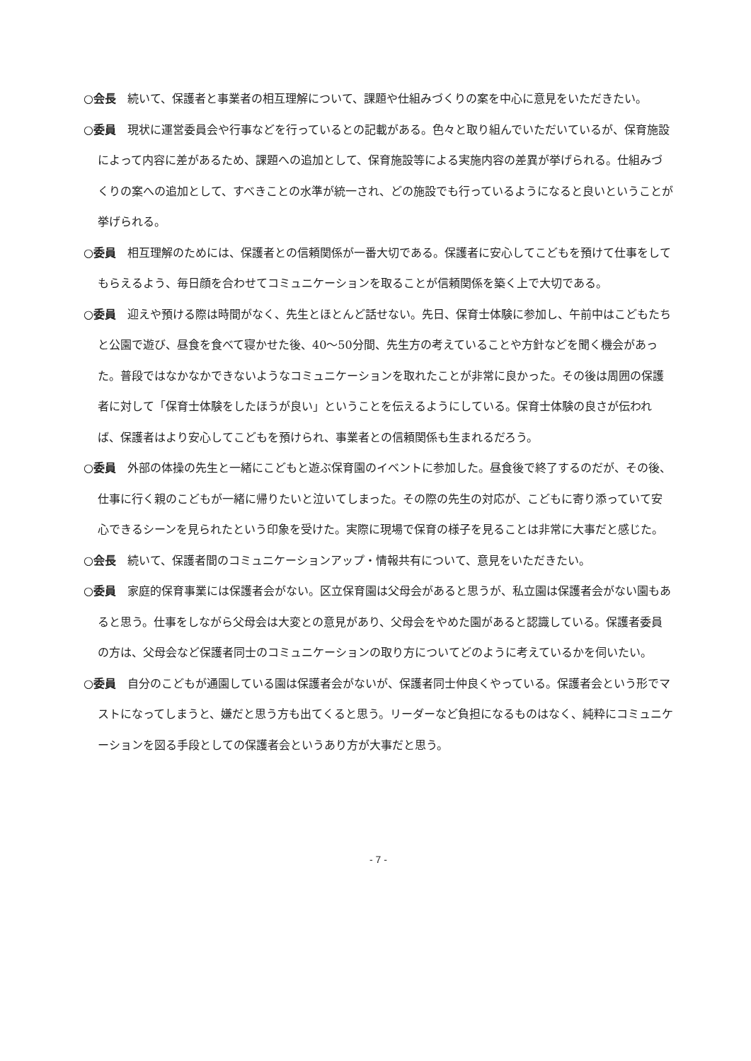○会長 続いて、保護者と事業者の相互理解について、課題や仕組みづくりの案を中心に意見をいただきたい。
○委員 現状に運営委員会や行事などを行っているとの記載がある。色々と取り組んでいただいているが、保育施設によって内容に差があるため、課題への追加として、保育施設等による実施内容の差異が挙げられる。仕組みづくりの案への追加として、すべきことの水準が統一され、どの施設でも行っているようになると良いということが挙げられる。
○委員 相互理解のためには、保護者との信頼関係が一番大切である。保護者に安心してこどもを預けて仕事をしてもらえるよう、毎日顔を合わせてコミュニケーションを取ることが信頼関係を築く上で大切である。
○委員 迎えや預ける際は時間がなく、先生とほとんど話せない。先日、保育士体験に参加し、午前中はこどもたちと公園で遊び、昼食を食べて寝かせた後、40～50分間、先生方の考えていることや方針などを聞く機会があった。普段ではなかなかできないようなコミュニケーションを取れたことが非常に良かった。その後は周囲の保護者に対して「保育士体験をしたほうが良い」ということを伝えるようにしている。保育士体験の良さが伝われば、保護者はより安心してこどもを預けられ、事業者との信頼関係も生まれるだろう。
○委員 外部の体操の先生と一緒にこどもと遊ぶ保育園のイベントに参加した。昼食後で終了するのだが、その後、仕事に行く親のこどもが一緒に帰りたいと泣いてしまった。その際の先生の対応が、こどもに寄り添っていて安心できるシーンを見られたという印象を受けた。実際に現場で保育の様子を見ることは非常に大事だと感じた。
○会長 続いて、保護者間のコミュニケーションアップ・情報共有について、意見をいただきたい。
○委員 家庭的保育事業には保護者会がない。区立保育園は父母会があると思うが、私立園は保護者会がない園もあると思う。仕事をしながら父母会は大変との意見があり、父母会をやめた園があると認識している。保護者委員の方は、父母会など保護者同士のコミュニケーションの取り方についてどのように考えているかを伺いたい。
○委員 自分のこどもが通園している園は保護者会がないが、保護者同士仲良くやっている。保護者会という形でマストになってしまうと、嫌だと思う方も出てくると思う。リーダーなど負担になるものはなく、純粋にコミュニケーションを図る手段としての保護者会というあり方が大事だと思う。
- 7 -